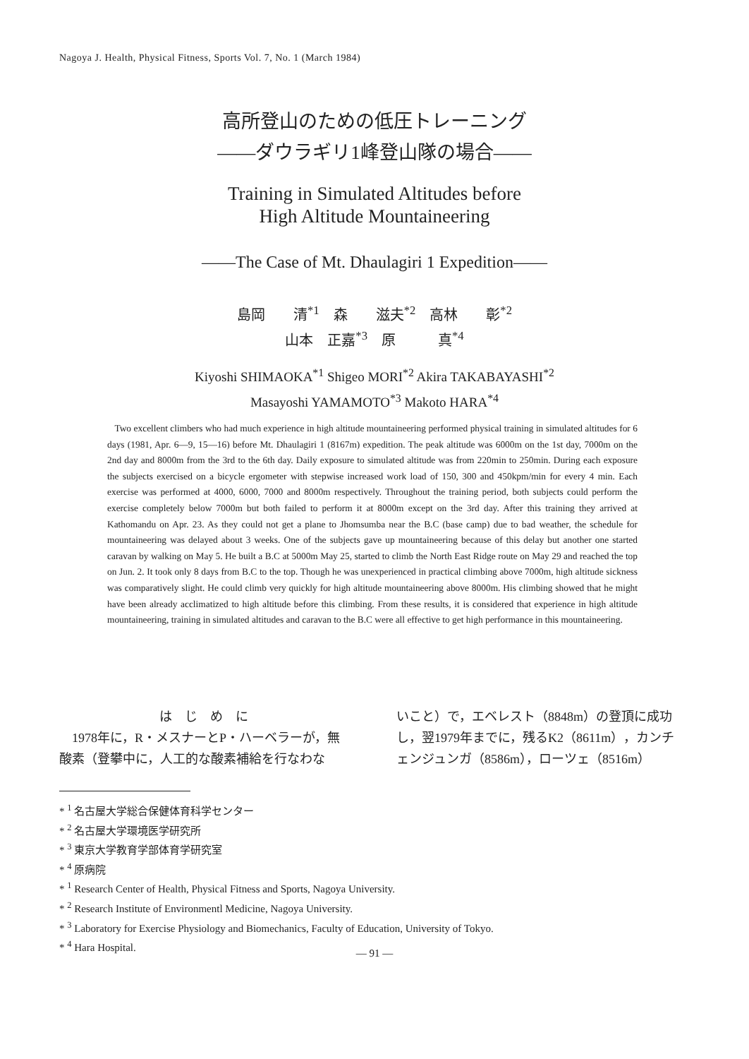Nagoya J. Health, Physical Fitness, Sports Vol. 7, No. 1 (March 1984)
高所登山のための低圧トレーニング
——ダウラギリ1峰登山隊の場合——
Training in Simulated Altitudes before
High Altitude Mountaineering
——The Case of Mt. Dhaulagiri 1 Expedition——
島岡　　清<sup>*1</sup>　森　　滋夫<sup>*2</sup>　高林　　彰<sup>*2</sup>
山本　正嘉<sup>*3</sup>　原　　　真<sup>*4</sup>
Kiyoshi SHIMAOKA<sup>*1</sup> Shigeo MORI<sup>*2</sup> Akira TAKABAYASHI<sup>*2</sup>
Masayoshi YAMAMOTO<sup>*3</sup> Makoto HARA<sup>*4</sup>
Two excellent climbers who had much experience in high altitude mountaineering performed physical training in simulated altitudes for 6 days (1981, Apr. 6—9, 15—16) before Mt. Dhaulagiri 1 (8167m) expedition. The peak altitude was 6000m on the 1st day, 7000m on the 2nd day and 8000m from the 3rd to the 6th day. Daily exposure to simulated altitude was from 220min to 250min. During each exposure the subjects exercised on a bicycle ergometer with stepwise increased work load of 150, 300 and 450kpm/min for every 4 min. Each exercise was performed at 4000, 6000, 7000 and 8000m respectively. Throughout the training period, both subjects could perform the exercise completely below 7000m but both failed to perform it at 8000m except on the 3rd day. After this training they arrived at Kathomandu on Apr. 23. As they could not get a plane to Jhomsumba near the B.C (base camp) due to bad weather, the schedule for mountaineering was delayed about 3 weeks. One of the subjects gave up mountaineering because of this delay but another one started caravan by walking on May 5. He built a B.C at 5000m May 25, started to climb the North East Ridge route on May 29 and reached the top on Jun. 2. It took only 8 days from B.C to the top. Though he was unexperienced in practical climbing above 7000m, high altitude sickness was comparatively slight. He could climb very quickly for high altitude mountaineering above 8000m. His climbing showed that he might have been already acclimatized to high altitude before this climbing. From these results, it is considered that experience in high altitude mountaineering, training in simulated altitudes and caravan to the B.C were all effective to get high performance in this mountaineering.
は　じ　め　に
　1978年に，R・メスナーとP・ハーベラーが，無酸素（登攀中に，人工的な酸素補給を行なわな
いこと）で，エベレスト（8848m）の登頂に成功し，翌1979年までに，残るK2（8611m），カンチェンジュンガ（8586m），ローツェ（8516m）
* <sup>1</sup> 名古屋大学総合保健体育科学センター
* <sup>2</sup> 名古屋大学環境医学研究所
* <sup>3</sup> 東京大学教育学部体育学研究室
* <sup>4</sup> 原病院
* <sup>1</sup> Research Center of Health, Physical Fitness and Sports, Nagoya University.
* <sup>2</sup> Research Institute of Environmentl Medicine, Nagoya University.
* <sup>3</sup> Laboratory for Exercise Physiology and Biomechanics, Faculty of Education, University of Tokyo.
* <sup>4</sup> Hara Hospital.
— 91 —